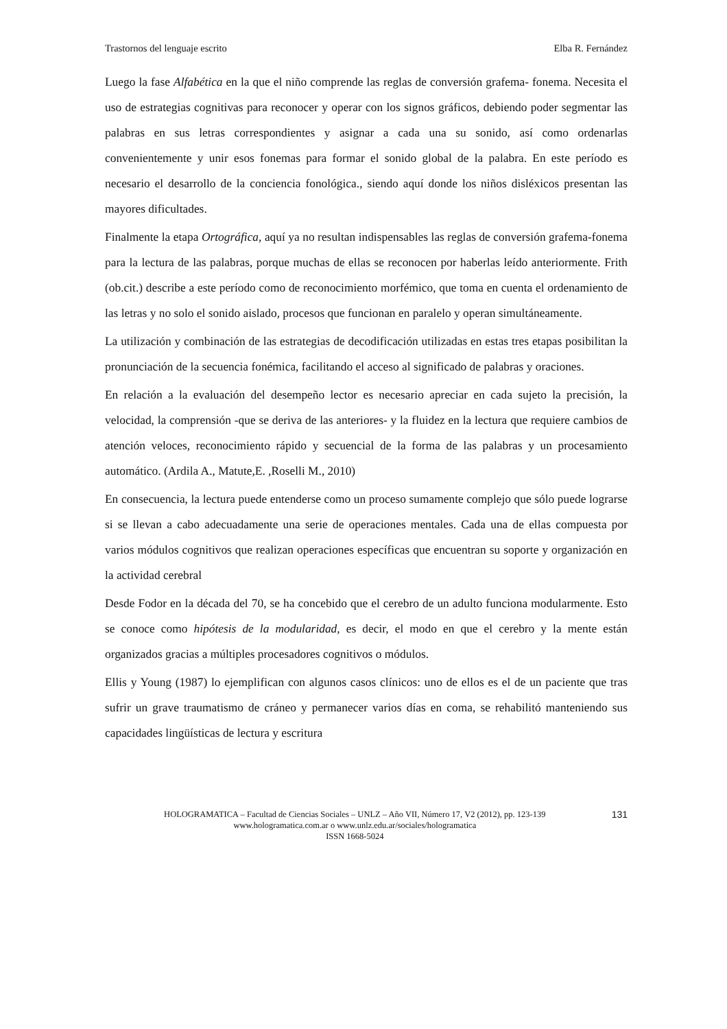Trastornos del lenguaje escrito Elba R. Fernández
Luego la fase Alfabética en la que el niño comprende las reglas de conversión grafema- fonema. Necesita el uso de estrategias cognitivas para reconocer y operar con los signos gráficos, debiendo poder segmentar las palabras en sus letras correspondientes y asignar a cada una su sonido, así como ordenarlas convenientemente y unir esos fonemas para formar el sonido global de la palabra. En este período es necesario el desarrollo de la conciencia fonológica., siendo aquí donde los niños disléxicos presentan las mayores dificultades.
Finalmente la etapa Ortográfica, aquí ya no resultan indispensables las reglas de conversión grafema-fonema para la lectura de las palabras, porque muchas de ellas se reconocen por haberlas leído anteriormente. Frith (ob.cit.) describe a este período como de reconocimiento morfémico, que toma en cuenta el ordenamiento de las letras y no solo el sonido aislado, procesos que funcionan en paralelo y operan simultáneamente.
La utilización y combinación de las estrategias de decodificación utilizadas en estas tres etapas posibilitan la pronunciación de la secuencia fonémica, facilitando el acceso al significado de palabras y oraciones.
En relación a la evaluación del desempeño lector es necesario apreciar en cada sujeto la precisión, la velocidad, la comprensión -que se deriva de las anteriores- y la fluidez en la lectura que requiere cambios de atención veloces, reconocimiento rápido y secuencial de la forma de las palabras y un procesamiento automático. (Ardila A., Matute,E. ,Roselli M., 2010)
En consecuencia, la lectura puede entenderse como un proceso sumamente complejo que sólo puede lograrse si se llevan a cabo adecuadamente una serie de operaciones mentales. Cada una de ellas compuesta por varios módulos cognitivos que realizan operaciones específicas que encuentran su soporte y organización en la actividad cerebral
Desde Fodor en la década del 70, se ha concebido que el cerebro de un adulto funciona modularmente. Esto se conoce como hipótesis de la modularidad, es decir, el modo en que el cerebro y la mente están organizados gracias a múltiples procesadores cognitivos o módulos.
Ellis y Young (1987) lo ejemplifican con algunos casos clínicos: uno de ellos es el de un paciente que tras sufrir un grave traumatismo de cráneo y permanecer varios días en coma, se rehabilitó manteniendo sus capacidades lingüísticas de lectura y escritura
HOLOGRAMATICA – Facultad de Ciencias Sociales – UNLZ – Año VII, Número 17, V2 (2012), pp. 123-139
www.hologramatica.com.ar o www.unlz.edu.ar/sociales/hologramatica
ISSN 1668-5024
131